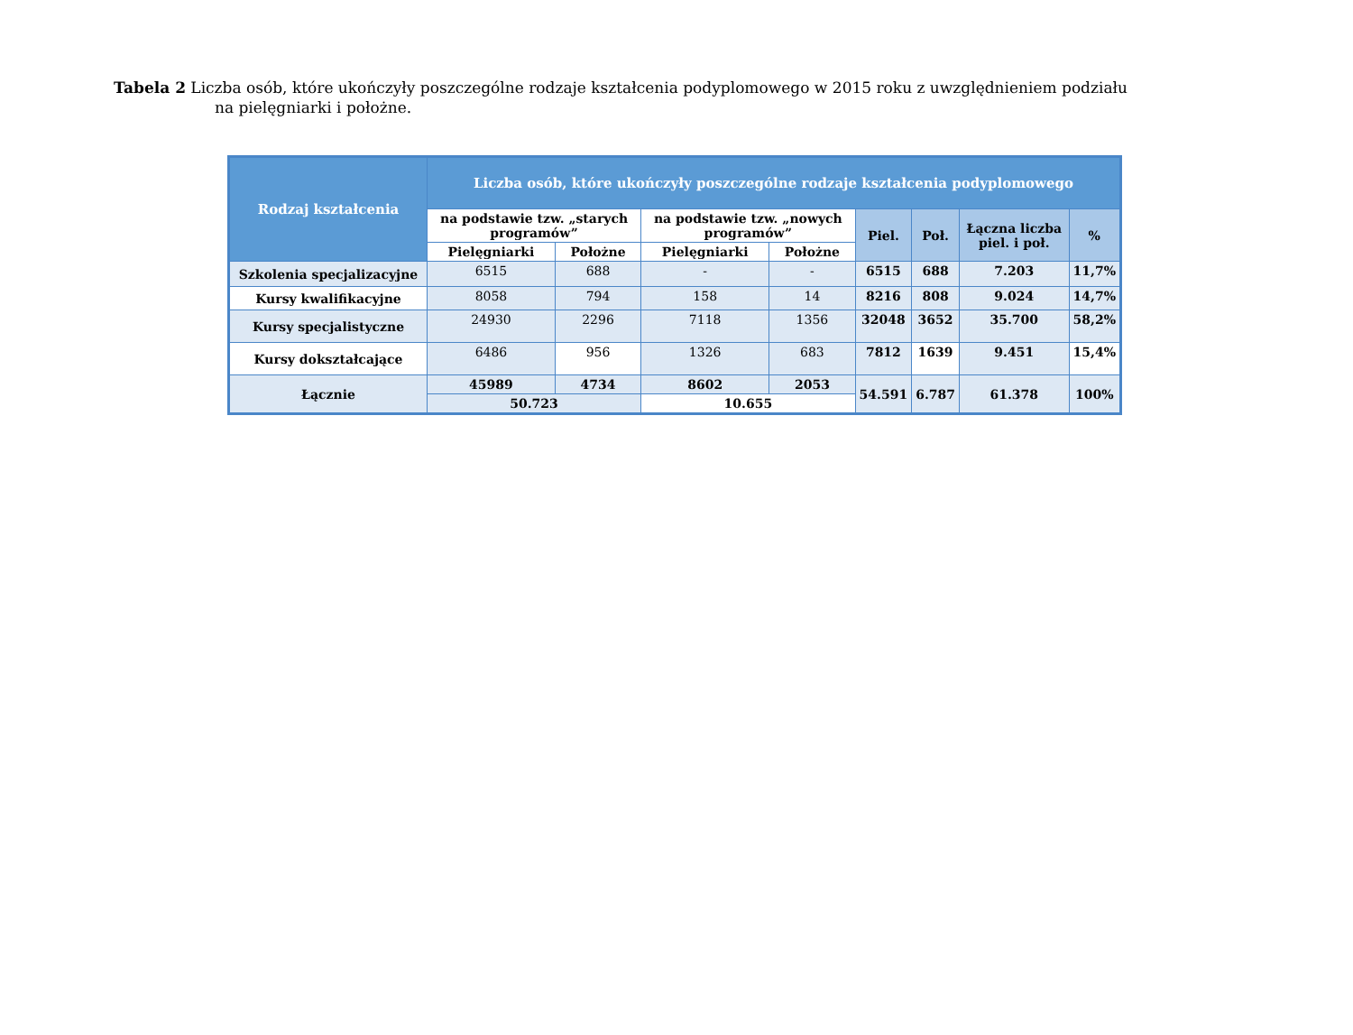Tabela 2 Liczba osób, które ukończyły poszczególne rodzaje kształcenia podyplomowego w 2015 roku z uwzględnieniem podziału
na pielęgniarki i położne.
| Rodzaj kształcenia | Liczba osób, które ukończyły poszczególne rodzaje kształcenia podyplomowego | | | | | | | |
| --- | --- | --- | --- | --- | --- | --- | --- | --- |
| | na podstawie tzw. „starych programów” | | na podstawie tzw. „nowych programów” | | Piel. | Poł. | Łączna liczba piel. i poł. | % |
| | Pielęgniarki | Położne | Pielęgniarki | Położne | | | | |
| Szkolenia specjalizacyjne | 6515 | 688 | - | - | 6515 | 688 | 7.203 | 11,7% |
| Kursy kwalifikacyjne | 8058 | 794 | 158 | 14 | 8216 | 808 | 9.024 | 14,7% |
| Kursy specjalistyczne | 24930 | 2296 | 7118 | 1356 | 32048 | 3652 | 35.700 | 58,2% |
| Kursy dokształcające | 6486 | 956 | 1326 | 683 | 7812 | 1639 | 9.451 | 15,4% |
| Łącznie | 45989 | 4734 | 8602 | 2053 | 54.591 | 6.787 | 61.378 | 100% |
| | 50.723 | | 10.655 | | | | | |